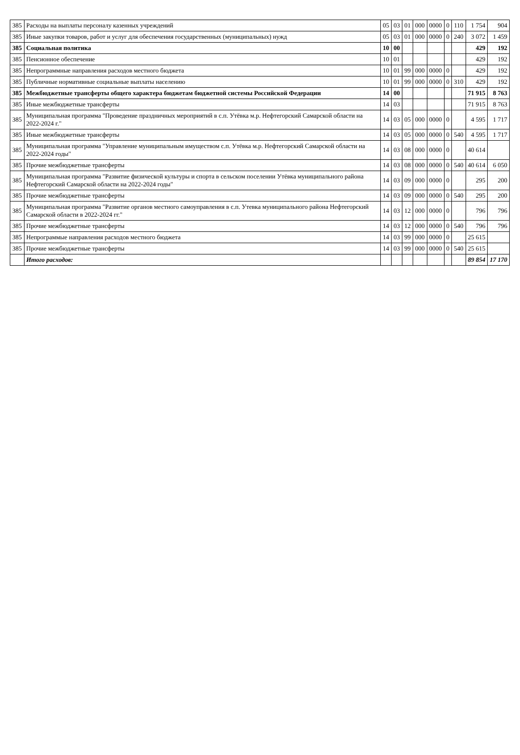| 385 | Расходы на выплаты персоналу казенных учреждений | 05 | 03 | 01 | 000 | 0000 | 0 | 110 | 1 754 | 904 |
| 385 | Иные закупки товаров, работ и услуг для обеспечения государственных (муниципальных) нужд | 05 | 03 | 01 | 000 | 0000 | 0 | 240 | 3 072 | 1 459 |
| 385 | Социальная политика | 10 | 00 | | | | | | 429 | 192 |
| 385 | Пенсионное обеспечение | 10 | 01 | | | | | | 429 | 192 |
| 385 | Непрограммные направления расходов местного бюджета | 10 | 01 | 99 | 000 | 0000 | 0 | | 429 | 192 |
| 385 | Публичные нормативные социальные выплаты населению | 10 | 01 | 99 | 000 | 0000 | 0 | 310 | 429 | 192 |
| 385 | Межбюджетные трансферты общего характера бюджетам бюджетной системы Российской Федерации | 14 | 00 | | | | | | 71 915 | 8 763 |
| 385 | Иные межбюджетные трансферты | 14 | 03 | | | | | | 71 915 | 8 763 |
| 385 | Муниципальная программа "Проведение праздничных мероприятий в с.п. Утёвка м.р. Нефтегорский Самарской области на 2022-2024 г." | 14 | 03 | 05 | 000 | 0000 | 0 | | 4 595 | 1 717 |
| 385 | Иные межбюджетные трансферты | 14 | 03 | 05 | 000 | 0000 | 0 | 540 | 4 595 | 1 717 |
| 385 | Муниципальная программа "Управление муниципальным имуществом с.п. Утёвка м.р. Нефтегорский Самарской области на 2022-2024 годы" | 14 | 03 | 08 | 000 | 0000 | 0 | | 40 614 | |
| 385 | Прочие межбюджетные трансферты | 14 | 03 | 08 | 000 | 0000 | 0 | 540 | 40 614 | 6 050 |
| 385 | Муниципальная программа "Развитие физической культуры и спорта в сельском поселении Утёвка муниципального района Нефтегорский Самарской области на 2022-2024 годы" | 14 | 03 | 09 | 000 | 0000 | 0 | | 295 | 200 |
| 385 | Прочие межбюджетные трансферты | 14 | 03 | 09 | 000 | 0000 | 0 | 540 | 295 | 200 |
| 385 | Муниципальная программа "Развитие органов местного самоуправления в с.п. Утевка муниципального района Нефтегорский Самарской области в 2022-2024 гг." | 14 | 03 | 12 | 000 | 0000 | 0 | | 796 | 796 |
| 385 | Прочие межбюджетные трансферты | 14 | 03 | 12 | 000 | 0000 | 0 | 540 | 796 | 796 |
| 385 | Непрограммые направления расходов местного бюджета | 14 | 03 | 99 | 000 | 0000 | 0 | | 25 615 | |
| 385 | Прочие межбюджетные трансферты | 14 | 03 | 99 | 000 | 0000 | 0 | 540 | 25 615 | |
| | Итого расходов: | | | | | | | | 89 854 | 17 170 |